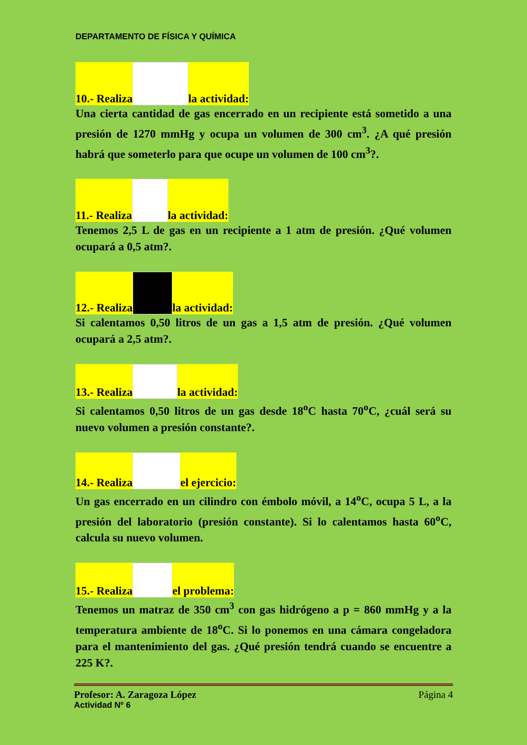DEPARTAMENTO DE FÍSICA Y QUÍMICA
10.- Realiza la actividad:
Una cierta cantidad de gas encerrado en un recipiente está sometido a una presión de 1270 mmHg y ocupa un volumen de 300 cm<sup>3</sup>. ¿A qué presión habrá que someterlo para que ocupe un volumen de 100 cm<sup>3</sup>?.
11.- Realiza la actividad:
Tenemos 2,5 L de gas en un recipiente a 1 atm de presión. ¿Qué volumen ocupará a 0,5 atm?.
12.- Realiza la actividad:
Si calentamos 0,50 litros de un gas a 1,5 atm de presión. ¿Qué volumen ocupará a 2,5 atm?.
13.- Realiza la actividad:
Si calentamos 0,50 litros de un gas desde 18<sup>o</sup>C hasta 70<sup>o</sup>C, ¿cuál será su nuevo volumen a presión constante?.
14.- Realiza el ejercicio:
Un gas encerrado en un cilindro con émbolo móvil, a 14<sup>o</sup>C, ocupa 5 L, a la presión del laboratorio (presión constante). Si lo calentamos hasta 60<sup>o</sup>C, calcula su nuevo volumen.
15.- Realiza el problema:
Tenemos un matraz de 350 cm<sup>3</sup> con gas hidrógeno a p = 860 mmHg y a la temperatura ambiente de 18<sup>o</sup>C. Si lo ponemos en una cámara congeladora para el mantenimiento del gas. ¿Qué presión tendrá cuando se encuentre a 225 K?.
Profesor: A. Zaragoza López Página 4
Actividad Nº 6